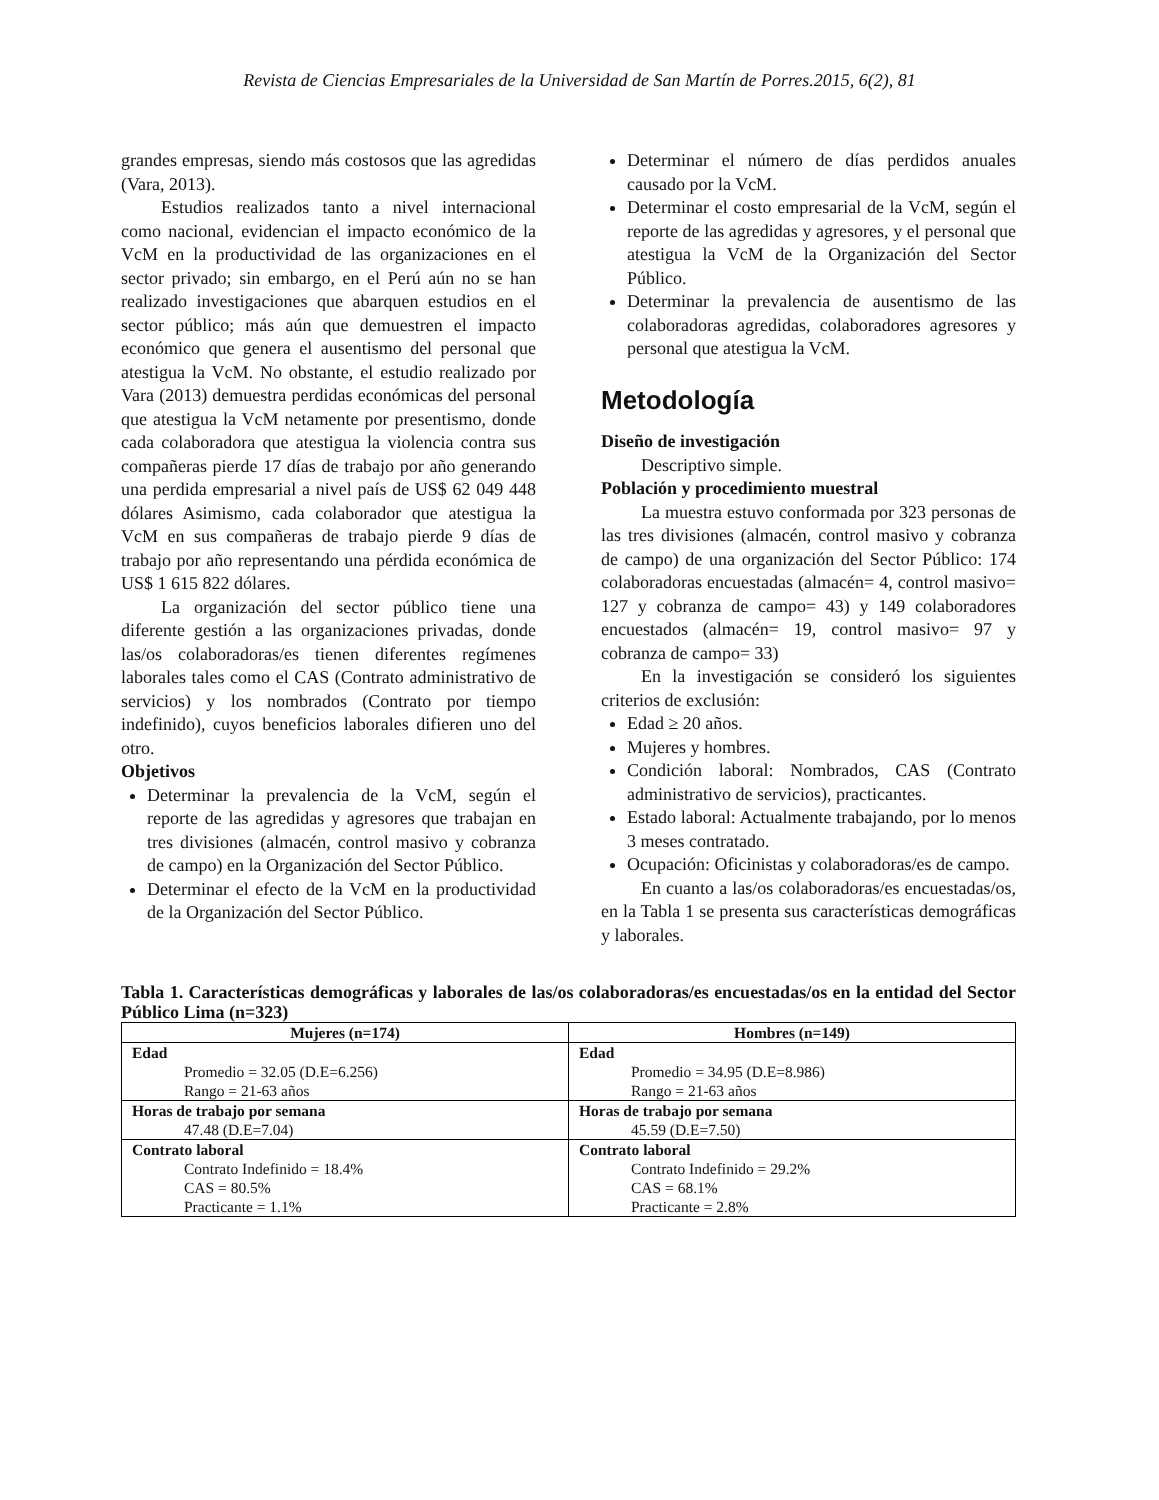Revista de Ciencias Empresariales de la Universidad de San Martín de Porres.2015, 6(2), 81
grandes empresas, siendo más costosos que las agredidas (Vara, 2013).
Estudios realizados tanto a nivel internacional como nacional, evidencian el impacto económico de la VcM en la productividad de las organizaciones en el sector privado; sin embargo, en el Perú aún no se han realizado investigaciones que abarquen estudios en el sector público; más aún que demuestren el impacto económico que genera el ausentismo del personal que atestigua la VcM. No obstante, el estudio realizado por Vara (2013) demuestra perdidas económicas del personal que atestigua la VcM netamente por presentismo, donde cada colaboradora que atestigua la violencia contra sus compañeras pierde 17 días de trabajo por año generando una perdida empresarial a nivel país de US$ 62 049 448 dólares Asimismo, cada colaborador que atestigua la VcM en sus compañeras de trabajo pierde 9 días de trabajo por año representando una pérdida económica de US$ 1 615 822 dólares.
La organización del sector público tiene una diferente gestión a las organizaciones privadas, donde las/os colaboradoras/es tienen diferentes regímenes laborales tales como el CAS (Contrato administrativo de servicios) y los nombrados (Contrato por tiempo indefinido), cuyos beneficios laborales difieren uno del otro.
Objetivos
Determinar la prevalencia de la VcM, según el reporte de las agredidas y agresores que trabajan en tres divisiones (almacén, control masivo y cobranza de campo) en la Organización del Sector Público.
Determinar el efecto de la VcM en la productividad de la Organización del Sector Público.
Determinar el número de días perdidos anuales causado por la VcM.
Determinar el costo empresarial de la VcM, según el reporte de las agredidas y agresores, y el personal que atestigua la VcM de la Organización del Sector Público.
Determinar la prevalencia de ausentismo de las colaboradoras agredidas, colaboradores agresores y personal que atestigua la VcM.
Metodología
Diseño de investigación
Descriptivo simple.
Población y procedimiento muestral
La muestra estuvo conformada por 323 personas de las tres divisiones (almacén, control masivo y cobranza de campo) de una organización del Sector Público: 174 colaboradoras encuestadas (almacén= 4, control masivo= 127 y cobranza de campo= 43) y 149 colaboradores encuestados (almacén= 19, control masivo= 97 y cobranza de campo= 33)
En la investigación se consideró los siguientes criterios de exclusión:
Edad ≥ 20 años.
Mujeres y hombres.
Condición laboral: Nombrados, CAS (Contrato administrativo de servicios), practicantes.
Estado laboral: Actualmente trabajando, por lo menos 3 meses contratado.
Ocupación: Oficinistas y colaboradoras/es de campo.
En cuanto a las/os colaboradoras/es encuestadas/os, en la Tabla 1 se presenta sus características demográficas y laborales.
Tabla 1. Características demográficas y laborales de las/os colaboradoras/es encuestadas/os en la entidad del Sector Público Lima (n=323)
| Mujeres (n=174) | Hombres (n=149) |
| --- | --- |
| Edad Promedio = 32.05 (D.E=6.256) Rango = 21-63 años | Edad Promedio = 34.95 (D.E=8.986) Rango = 21-63 años |
| Horas de trabajo por semana 47.48 (D.E=7.04) | Horas de trabajo por semana 45.59 (D.E=7.50) |
| Contrato laboral Contrato Indefinido = 18.4% CAS = 80.5% Practicante = 1.1% | Contrato laboral Contrato Indefinido = 29.2% CAS = 68.1% Practicante = 2.8% |